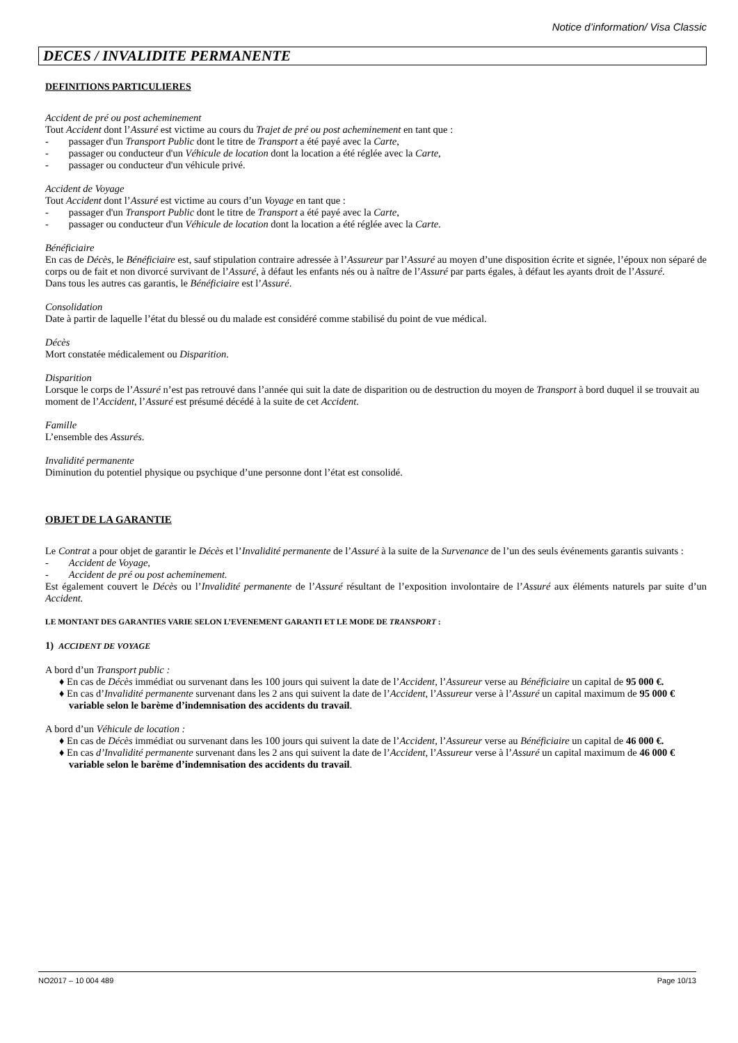Notice d’information/ Visa Classic
DECES / INVALIDITE PERMANENTE
DEFINITIONS PARTICULIERES
Accident de pré ou post acheminement
Tout Accident dont l’Assuré est victime au cours du Trajet de pré ou post acheminement en tant que :
-  passager d'un Transport Public dont le titre de Transport a été payé avec la Carte,
-  passager ou conducteur d'un Véhicule de location dont la location a été réglée avec la Carte,
-  passager ou conducteur d'un véhicule privé.
Accident de Voyage
Tout Accident dont l’Assuré est victime au cours d’un Voyage en tant que :
-  passager d'un Transport Public dont le titre de Transport a été payé avec la Carte,
-  passager ou conducteur d'un Véhicule de location dont la location a été réglée avec la Carte.
Bénéficiaire
En cas de Décès, le Bénéficiaire est, sauf stipulation contraire adressée à l’Assureur par l’Assuré au moyen d’une disposition écrite et signée, l’époux non séparé de corps ou de fait et non divorcé survivant de l’Assuré, à défaut les enfants nés ou à naître de l’Assuré par parts égales, à défaut les ayants droit de l’Assuré.
Dans tous les autres cas garantis, le Bénéficiaire est l’Assuré.
Consolidation
Date à partir de laquelle l’état du blessé ou du malade est considéré comme stabilisé du point de vue médical.
Décès
Mort constatée médicalement ou Disparition.
Disparition
Lorsque le corps de l’Assuré n’est pas retrouvé dans l’année qui suit la date de disparition ou de destruction du moyen de Transport à bord duquel il se trouvait au moment de l’Accident, l’Assuré est présumé décédé à la suite de cet Accident.
Famille
L’ensemble des Assurés.
Invalidité permanente
Diminution du potentiel physique ou psychique d’une personne dont l’état est consolidé.
OBJET DE LA GARANTIE
Le Contrat a pour objet de garantir le Décès et l’Invalidité permanente de l’Assuré à la suite de la Survenance de l’un des seuls événements garantis suivants :
-  Accident de Voyage,
-  Accident de pré ou post acheminement.
Est également couvert le Décès ou l’Invalidité permanente de l’Assuré résultant de l’exposition involontaire de l’Assuré aux éléments naturels par suite d’un Accident.
LE MONTANT DES GARANTIES VARIE SELON L’EVENEMENT GARANTI ET LE MODE DE TRANSPORT :
1) ACCIDENT DE VOYAGE
A bord d’un Transport public :
♦ En cas de Décès immédiat ou survenant dans les 100 jours qui suivent la date de l’Accident, l’Assureur verse au Bénéficiaire un capital de 95 000 €.
♦ En cas d’Invalidité permanente survenant dans les 2 ans qui suivent la date de l’Accident, l’Assureur verse à l’Assuré un capital maximum de 95 000 € variable selon le barème d’indemnisation des accidents du travail.
A bord d’un Véhicule de location :
♦ En cas de Décès immédiat ou survenant dans les 100 jours qui suivent la date de l’Accident, l’Assureur verse au Bénéficiaire un capital de 46 000 €.
♦ En cas d’Invalidité permanente survenant dans les 2 ans qui suivent la date de l’Accident, l’Assureur verse à l’Assuré un capital maximum de 46 000 € variable selon le barème d’indemnisation des accidents du travail.
NO2017 – 10 004 489 Page 10/13